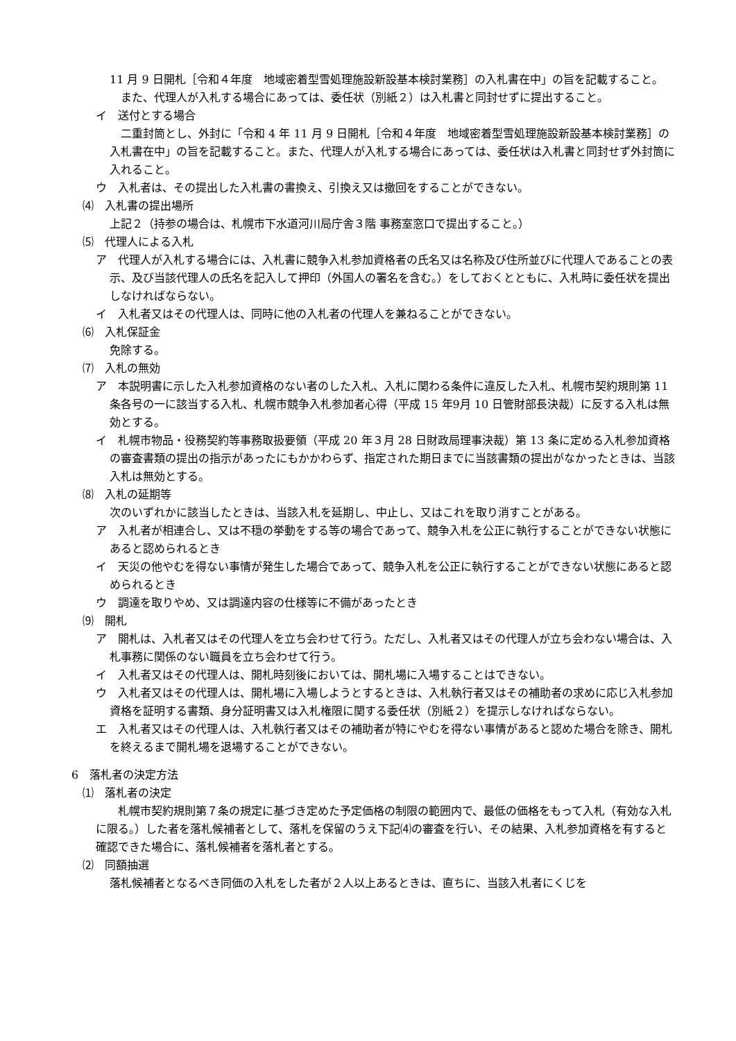11 月 9 日開札［令和４年度　地域密着型雪処理施設新設基本検討業務］の入札書在中」の旨を記載すること。
　また、代理人が入札する場合にあっては、委任状（別紙２）は入札書と同封せずに提出すること。
イ　送付とする場合
　二重封筒とし、外封に「令和 4 年 11 月 9 日開札［令和４年度　地域密着型雪処理施設新設基本検討業務］の入札書在中」の旨を記載すること。また、代理人が入札する場合にあっては、委任状は入札書と同封せず外封筒に入れること。
ウ　入札者は、その提出した入札書の書換え、引換え又は撤回をすることができない。
⑷　入札書の提出場所
上記２（持参の場合は、札幌市下水道河川局庁舎３階 事務室窓口で提出すること。）
⑸　代理人による入札
ア　代理人が入札する場合には、入札書に競争入札参加資格者の氏名又は名称及び住所並びに代理人であることの表示、及び当該代理人の氏名を記入して押印（外国人の署名を含む。）をしておくとともに、入札時に委任状を提出しなければならない。
イ　入札者又はその代理人は、同時に他の入札者の代理人を兼ねることができない。
⑹　入札保証金
免除する。
⑺　入札の無効
ア　本説明書に示した入札参加資格のない者のした入札、入札に関わる条件に違反した入札、札幌市契約規則第 11 条各号の一に該当する入札、札幌市競争入札参加者心得（平成 15 年9月 10 日管財部長決裁）に反する入札は無効とする。
イ　札幌市物品・役務契約等事務取扱要領（平成 20 年３月 28 日財政局理事決裁）第 13 条に定める入札参加資格の審査書類の提出の指示があったにもかかわらず、指定された期日までに当該書類の提出がなかったときは、当該入札は無効とする。
⑻　入札の延期等
次のいずれかに該当したときは、当該入札を延期し、中止し、又はこれを取り消すことがある。
ア　入札者が相連合し、又は不穏の挙動をする等の場合であって、競争入札を公正に執行することができない状態にあると認められるとき
イ　天災の他やむを得ない事情が発生した場合であって、競争入札を公正に執行することができない状態にあると認められるとき
ウ　調達を取りやめ、又は調達内容の仕様等に不備があったとき
⑼　開札
ア　開札は、入札者又はその代理人を立ち会わせて行う。ただし、入札者又はその代理人が立ち会わない場合は、入札事務に関係のない職員を立ち会わせて行う。
イ　入札者又はその代理人は、開札時刻後においては、開札場に入場することはできない。
ウ　入札者又はその代理人は、開札場に入場しようとするときは、入札執行者又はその補助者の求めに応じ入札参加資格を証明する書類、身分証明書又は入札権限に関する委任状（別紙２）を提示しなければならない。
エ　入札者又はその代理人は、入札執行者又はその補助者が特にやむを得ない事情があると認めた場合を除き、開札を終えるまで開札場を退場することができない。
6　落札者の決定方法
⑴　落札者の決定
　　札幌市契約規則第７条の規定に基づき定めた予定価格の制限の範囲内で、最低の価格をもって入札（有効な入札に限る。）した者を落札候補者として、落札を保留のうえ下記⑷の審査を行い、その結果、入札参加資格を有すると確認できた場合に、落札候補者を落札者とする。
⑵　同額抽選
落札候補者となるべき同価の入札をした者が２人以上あるときは、直ちに、当該入札者にくじを